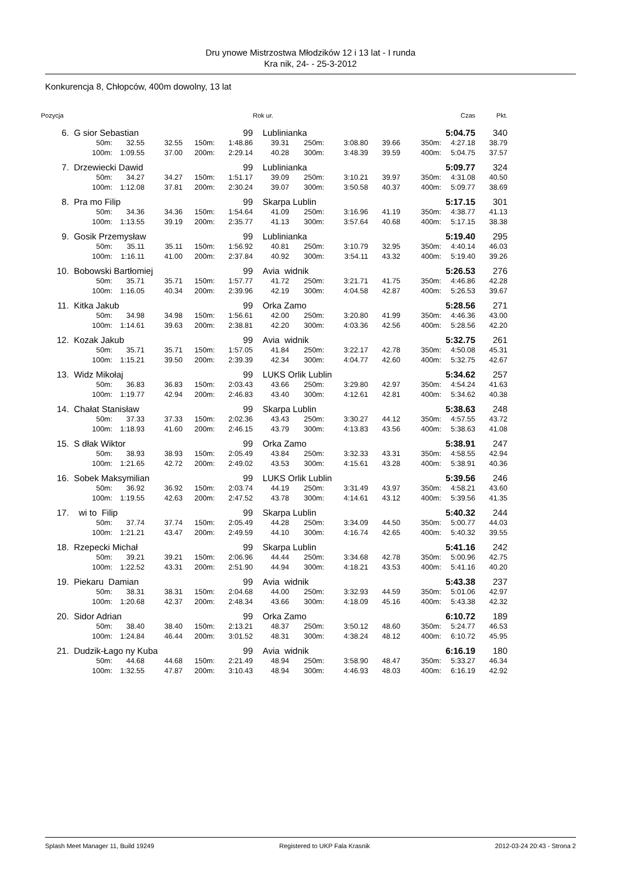Dru ynowe Mistrzostwa Młodzików 12 i 13 lat - I runda
Kra nik, 24- - 25-3-2012
Konkurencja 8, Chłopców, 400m dowolny, 13 lat
| Pozycja | | | | | | Rok ur. | | | | | Czas | Pkt. |
| --- | --- | --- | --- | --- | --- | --- | --- | --- | --- | --- | --- | --- |
| 6. | G sior Sebastian | | | | 99 | Lublinianka | | | | | 5:04.75 | 340 |
| | 50m: | 32.55 | 32.55 | 150m: | 1:48.86 | 39.31 | 250m: | 3:08.80 | 39.66 | 350m: | 4:27.18 | 38.79 |
| | 100m: | 1:09.55 | 37.00 | 200m: | 2:29.14 | 40.28 | 300m: | 3:48.39 | 39.59 | 400m: | 5:04.75 | 37.57 |
| 7. | Drzewiecki Dawid | | | | 99 | Lublinianka | | | | | 5:09.77 | 324 |
| | 50m: | 34.27 | 34.27 | 150m: | 1:51.17 | 39.09 | 250m: | 3:10.21 | 39.97 | 350m: | 4:31.08 | 40.50 |
| | 100m: | 1:12.08 | 37.81 | 200m: | 2:30.24 | 39.07 | 300m: | 3:50.58 | 40.37 | 400m: | 5:09.77 | 38.69 |
| 8. | Pra mo Filip | | | | 99 | Skarpa Lublin | | | | | 5:17.15 | 301 |
| | 50m: | 34.36 | 34.36 | 150m: | 1:54.64 | 41.09 | 250m: | 3:16.96 | 41.19 | 350m: | 4:38.77 | 41.13 |
| | 100m: | 1:13.55 | 39.19 | 200m: | 2:35.77 | 41.13 | 300m: | 3:57.64 | 40.68 | 400m: | 5:17.15 | 38.38 |
| 9. | Gosik Przemysław | | | | 99 | Lublinianka | | | | | 5:19.40 | 295 |
| | 50m: | 35.11 | 35.11 | 150m: | 1:56.92 | 40.81 | 250m: | 3:10.79 | 32.95 | 350m: | 4:40.14 | 46.03 |
| | 100m: | 1:16.11 | 41.00 | 200m: | 2:37.84 | 40.92 | 300m: | 3:54.11 | 43.32 | 400m: | 5:19.40 | 39.26 |
| 10. | Bobowski Bartłomiej | | | | 99 | Avia widnik | | | | | 5:26.53 | 276 |
| | 50m: | 35.71 | 35.71 | 150m: | 1:57.77 | 41.72 | 250m: | 3:21.71 | 41.75 | 350m: | 4:46.86 | 42.28 |
| | 100m: | 1:16.05 | 40.34 | 200m: | 2:39.96 | 42.19 | 300m: | 4:04.58 | 42.87 | 400m: | 5:26.53 | 39.67 |
| 11. | Kitka Jakub | | | | 99 | Orka Zamo | | | | | 5:28.56 | 271 |
| | 50m: | 34.98 | 34.98 | 150m: | 1:56.61 | 42.00 | 250m: | 3:20.80 | 41.99 | 350m: | 4:46.36 | 43.00 |
| | 100m: | 1:14.61 | 39.63 | 200m: | 2:38.81 | 42.20 | 300m: | 4:03.36 | 42.56 | 400m: | 5:28.56 | 42.20 |
| 12. | Kozak Jakub | | | | 99 | Avia widnik | | | | | 5:32.75 | 261 |
| | 50m: | 35.71 | 35.71 | 150m: | 1:57.05 | 41.84 | 250m: | 3:22.17 | 42.78 | 350m: | 4:50.08 | 45.31 |
| | 100m: | 1:15.21 | 39.50 | 200m: | 2:39.39 | 42.34 | 300m: | 4:04.77 | 42.60 | 400m: | 5:32.75 | 42.67 |
| 13. | Widz Mikołaj | | | | 99 | LUKS Orlik Lublin | | | | | 5:34.62 | 257 |
| | 50m: | 36.83 | 36.83 | 150m: | 2:03.43 | 43.66 | 250m: | 3:29.80 | 42.97 | 350m: | 4:54.24 | 41.63 |
| | 100m: | 1:19.77 | 42.94 | 200m: | 2:46.83 | 43.40 | 300m: | 4:12.61 | 42.81 | 400m: | 5:34.62 | 40.38 |
| 14. | Chałat Stanisław | | | | 99 | Skarpa Lublin | | | | | 5:38.63 | 248 |
| | 50m: | 37.33 | 37.33 | 150m: | 2:02.36 | 43.43 | 250m: | 3:30.27 | 44.12 | 350m: | 4:57.55 | 43.72 |
| | 100m: | 1:18.93 | 41.60 | 200m: | 2:46.15 | 43.79 | 300m: | 4:13.83 | 43.56 | 400m: | 5:38.63 | 41.08 |
| 15. | S dłak Wiktor | | | | 99 | Orka Zamo | | | | | 5:38.91 | 247 |
| | 50m: | 38.93 | 38.93 | 150m: | 2:05.49 | 43.84 | 250m: | 3:32.33 | 43.31 | 350m: | 4:58.55 | 42.94 |
| | 100m: | 1:21.65 | 42.72 | 200m: | 2:49.02 | 43.53 | 300m: | 4:15.61 | 43.28 | 400m: | 5:38.91 | 40.36 |
| 16. | Sobek Maksymilian | | | | 99 | LUKS Orlik Lublin | | | | | 5:39.56 | 246 |
| | 50m: | 36.92 | 36.92 | 150m: | 2:03.74 | 44.19 | 250m: | 3:31.49 | 43.97 | 350m: | 4:58.21 | 43.60 |
| | 100m: | 1:19.55 | 42.63 | 200m: | 2:47.52 | 43.78 | 300m: | 4:14.61 | 43.12 | 400m: | 5:39.56 | 41.35 |
| 17. | wi to Filip | | | | 99 | Skarpa Lublin | | | | | 5:40.32 | 244 |
| | 50m: | 37.74 | 37.74 | 150m: | 2:05.49 | 44.28 | 250m: | 3:34.09 | 44.50 | 350m: | 5:00.77 | 44.03 |
| | 100m: | 1:21.21 | 43.47 | 200m: | 2:49.59 | 44.10 | 300m: | 4:16.74 | 42.65 | 400m: | 5:40.32 | 39.55 |
| 18. | Rzepecki Michał | | | | 99 | Skarpa Lublin | | | | | 5:41.16 | 242 |
| | 50m: | 39.21 | 39.21 | 150m: | 2:06.96 | 44.44 | 250m: | 3:34.68 | 42.78 | 350m: | 5:00.96 | 42.75 |
| | 100m: | 1:22.52 | 43.31 | 200m: | 2:51.90 | 44.94 | 300m: | 4:18.21 | 43.53 | 400m: | 5:41.16 | 40.20 |
| 19. | Piekaru Damian | | | | 99 | Avia widnik | | | | | 5:43.38 | 237 |
| | 50m: | 38.31 | 38.31 | 150m: | 2:04.68 | 44.00 | 250m: | 3:32.93 | 44.59 | 350m: | 5:01.06 | 42.97 |
| | 100m: | 1:20.68 | 42.37 | 200m: | 2:48.34 | 43.66 | 300m: | 4:18.09 | 45.16 | 400m: | 5:43.38 | 42.32 |
| 20. | Sidor Adrian | | | | 99 | Orka Zamo | | | | | 6:10.72 | 189 |
| | 50m: | 38.40 | 38.40 | 150m: | 2:13.21 | 48.37 | 250m: | 3:50.12 | 48.60 | 350m: | 5:24.77 | 46.53 |
| | 100m: | 1:24.84 | 46.44 | 200m: | 3:01.52 | 48.31 | 300m: | 4:38.24 | 48.12 | 400m: | 6:10.72 | 45.95 |
| 21. | Dudzik-Łago ny Kuba | | | | 99 | Avia widnik | | | | | 6:16.19 | 180 |
| | 50m: | 44.68 | 44.68 | 150m: | 2:21.49 | 48.94 | 250m: | 3:58.90 | 48.47 | 350m: | 5:33.27 | 46.34 |
| | 100m: | 1:32.55 | 47.87 | 200m: | 3:10.43 | 48.94 | 300m: | 4:46.93 | 48.03 | 400m: | 6:16.19 | 42.92 |
Splash Meet Manager 11, Build 19249 Registered to UKP Fala Krasnik 2012-03-24 20:43 - Strona 2